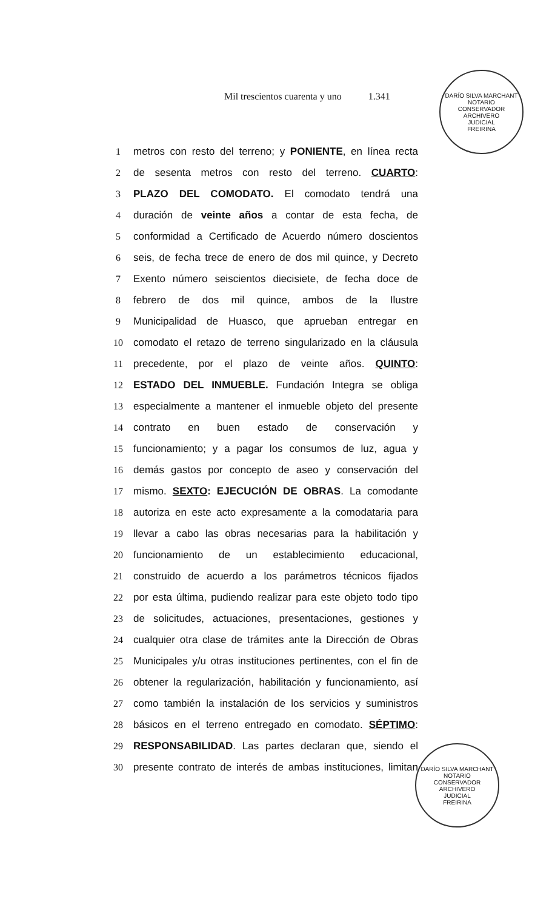Mil trescientos cuarenta y uno 1.341
DARÍO SILVA MARCHANT
NOTARIO
CONSERVADOR
ARCHIVERO
JUDICIAL
FREIRINA
1
metros con resto del terreno; y PONIENTE, en línea recta
2
de sesenta metros con resto del terreno. CUARTO:
3
PLAZO DEL COMODATO. El comodato tendrá una
4
duración de veinte años a contar de esta fecha, de
5
conformidad a Certificado de Acuerdo número doscientos
6
seis, de fecha trece de enero de dos mil quince, y Decreto
7
Exento número seiscientos diecisiete, de fecha doce de
8
febrero de dos mil quince, ambos de la Ilustre
9
Municipalidad de Huasco, que aprueban entregar en
10
comodato el retazo de terreno singularizado en la cláusula
11
precedente, por el plazo de veinte años. QUINTO:
12
ESTADO DEL INMUEBLE. Fundación Integra se obliga
13
especialmente a mantener el inmueble objeto del presente
14
contrato en buen estado de conservación y
15
funcionamiento; y a pagar los consumos de luz, agua y
16
demás gastos por concepto de aseo y conservación del
17
mismo. SEXTO: EJECUCIÓN DE OBRAS. La comodante
18
autoriza en este acto expresamente a la comodataria para
19
llevar a cabo las obras necesarias para la habilitación y
20
funcionamiento de un establecimiento educacional,
21
construido de acuerdo a los parámetros técnicos fijados
22
por esta última, pudiendo realizar para este objeto todo tipo
23
de solicitudes, actuaciones, presentaciones, gestiones y
24
cualquier otra clase de trámites ante la Dirección de Obras
25
Municipales y/u otras instituciones pertinentes, con el fin de
26
obtener la regularización, habilitación y funcionamiento, así
27
como también la instalación de los servicios y suministros
28
básicos en el terreno entregado en comodato. SÉPTIMO:
29
RESPONSABILIDAD. Las partes declaran que, siendo el
30
presente contrato de interés de ambas instituciones, limitan
DARÍO SILVA MARCHANT
NOTARIO
CONSERVADOR
ARCHIVERO
JUDICIAL
FREIRINA